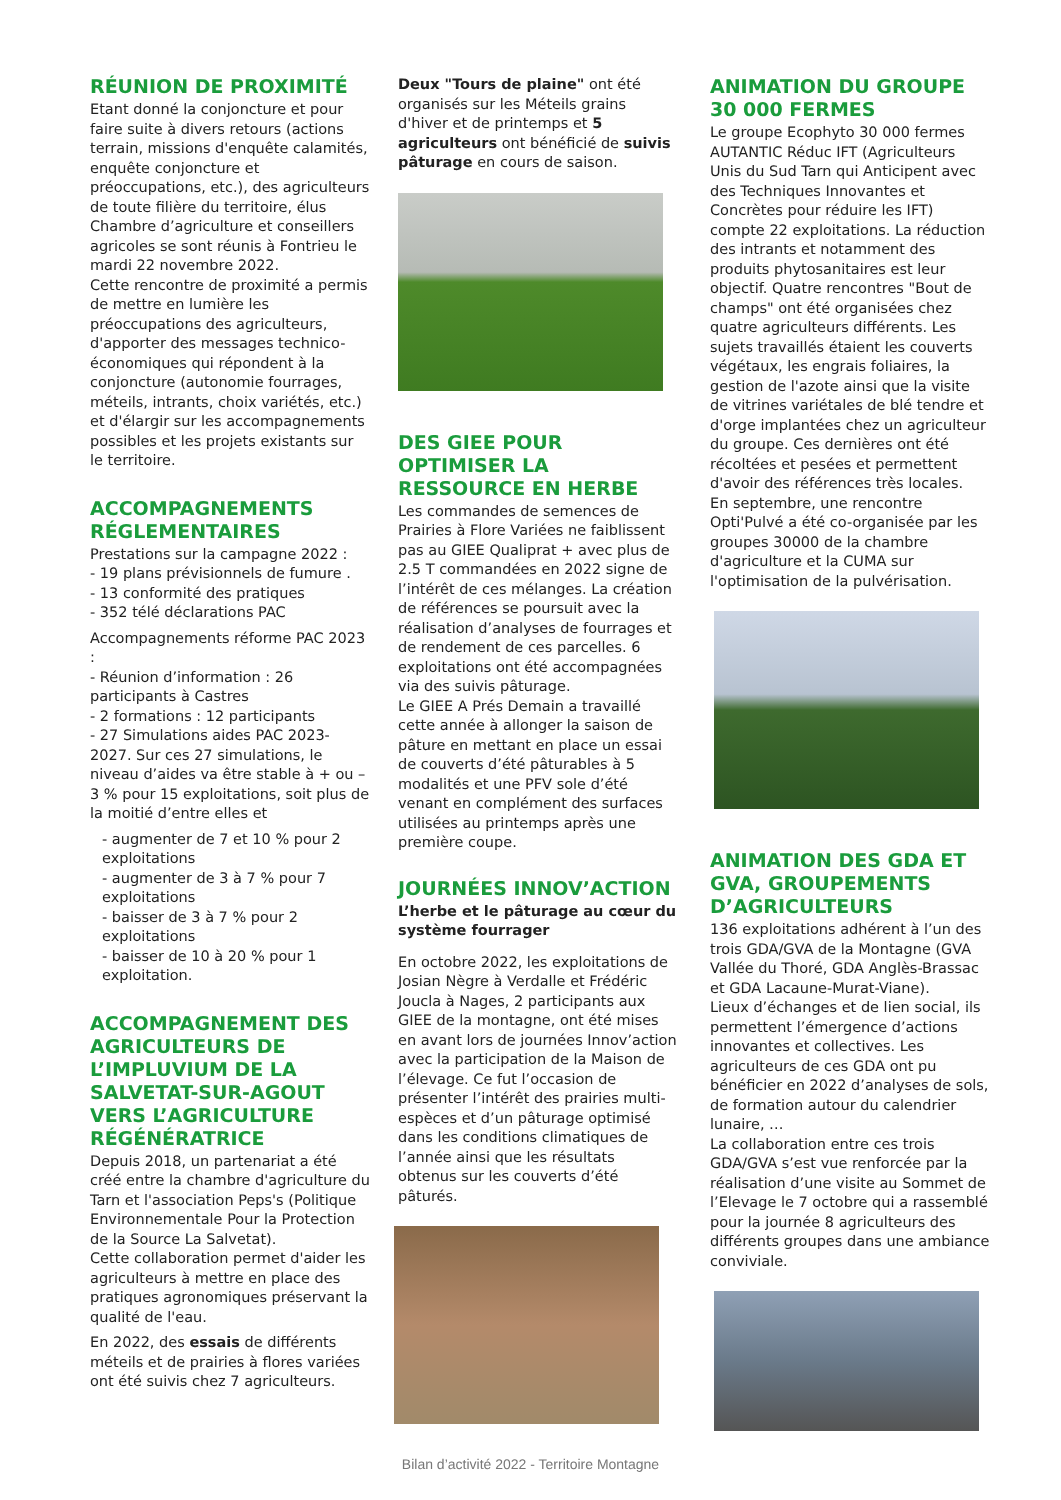RÉUNION DE PROXIMITÉ
Etant donné la conjoncture et pour faire suite à divers retours (actions terrain, missions d'enquête calamités, enquête conjoncture et préoccupations, etc.), des agriculteurs de toute filière du territoire, élus Chambre d’agriculture et conseillers agricoles se sont réunis à Fontrieu le mardi 22 novembre 2022.
Cette rencontre de proximité a permis de mettre en lumière les préoccupations des agriculteurs, d'apporter des messages technico-économiques qui répondent à la conjoncture (autonomie fourrages, méteils, intrants, choix variétés, etc.) et d'élargir sur les accompagnements possibles et les projets existants sur le territoire.
ACCOMPAGNEMENTS RÉGLEMENTAIRES
Prestations sur la campagne 2022 :
- 19 plans prévisionnels de fumure .
- 13 conformité des pratiques
- 352 télé déclarations PAC
Accompagnements réforme PAC 2023 :
- Réunion d’information : 26 participants à Castres
- 2 formations : 12 participants
- 27 Simulations aides PAC 2023-2027. Sur ces 27 simulations, le niveau d’aides va être stable à + ou – 3 % pour 15 exploitations, soit plus de la moitié d’entre elles et
- augmenter de 7 et 10 % pour 2 exploitations
- augmenter de 3 à 7 % pour 7 exploitations
- baisser de 3 à 7 % pour 2 exploitations
- baisser de 10 à 20 % pour 1 exploitation.
ACCOMPAGNEMENT DES AGRICULTEURS DE L’IMPLUVIUM DE LA SALVETAT-SUR-AGOUT VERS L’AGRICULTURE RÉGÉNÉRATRICE
Depuis 2018, un partenariat a été créé entre la chambre d'agriculture du Tarn et l'association Peps's (Politique Environnementale Pour la Protection de la Source La Salvetat).
Cette collaboration permet d'aider les agriculteurs à mettre en place des pratiques agronomiques préservant la qualité de l'eau.
En 2022, des essais de différents méteils et de prairies à flores variées ont été suivis chez 7 agriculteurs.
Deux "Tours de plaine" ont été organisés sur les Méteils grains d'hiver et de printemps et 5 agriculteurs ont bénéficié de suivis pâturage en cours de saison.
DES GIEE POUR OPTIMISER LA RESSOURCE EN HERBE
Les commandes de semences de Prairies à Flore Variées ne faiblissent pas au GIEE Qualiprat + avec plus de 2.5 T commandées en 2022 signe de l’intérêt de ces mélanges. La création de références se poursuit avec la réalisation d’analyses de fourrages et de rendement de ces parcelles. 6 exploitations ont été accompagnées via des suivis pâturage.
Le GIEE A Prés Demain a travaillé cette année à allonger la saison de pâture en mettant en place un essai de couverts d’été pâturables à 5 modalités et une PFV sole d’été venant en complément des surfaces utilisées au printemps après une première coupe.
JOURNÉES INNOV’ACTION
L’herbe et le pâturage au cœur du système fourrager
En octobre 2022, les exploitations de Josian Nègre à Verdalle et Frédéric Joucla à Nages, 2 participants aux GIEE de la montagne, ont été mises en avant lors de journées Innov’action avec la participation de la Maison de l’élevage. Ce fut l’occasion de présenter l’intérêt des prairies multi-espèces et d’un pâturage optimisé dans les conditions climatiques de l’année ainsi que les résultats obtenus sur les couverts d’été pâturés.
ANIMATION DU GROUPE 30 000 FERMES
Le groupe Ecophyto 30 000 fermes AUTANTIC Réduc IFT (Agriculteurs Unis du Sud Tarn qui Anticipent avec des Techniques Innovantes et Concrètes pour réduire les IFT) compte 22 exploitations. La réduction des intrants et notamment des produits phytosanitaires est leur objectif. Quatre rencontres "Bout de champs" ont été organisées chez quatre agriculteurs différents. Les sujets travaillés étaient les couverts végétaux, les engrais foliaires, la gestion de l'azote ainsi que la visite de vitrines variétales de blé tendre et d'orge implantées chez un agriculteur du groupe. Ces dernières ont été récoltées et pesées et permettent d'avoir des références très locales.
En septembre, une rencontre Opti'Pulvé a été co-organisée par les groupes 30000 de la chambre d'agriculture et la CUMA sur l'optimisation de la pulvérisation.
ANIMATION DES GDA ET GVA, GROUPEMENTS D’AGRICULTEURS
136 exploitations adhérent à l’un des trois GDA/GVA de la Montagne (GVA Vallée du Thoré, GDA Anglès-Brassac et GDA Lacaune-Murat-Viane).
Lieux d’échanges et de lien social, ils permettent l’émergence d’actions innovantes et collectives. Les agriculteurs de ces GDA ont pu bénéficier en 2022 d’analyses de sols, de formation autour du calendrier lunaire, …
La collaboration entre ces trois GDA/GVA s’est vue renforcée par la réalisation d’une visite au Sommet de l’Elevage le 7 octobre qui a rassemblé pour la journée 8 agriculteurs des différents groupes dans une ambiance conviviale.
Bilan d’activité 2022 - Territoire Montagne